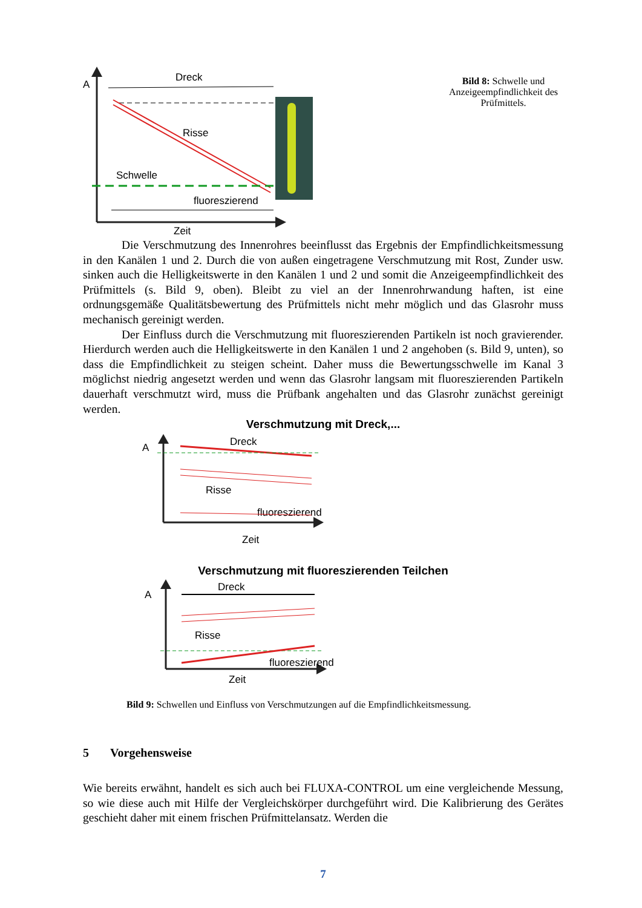A
Dreck
Risse
Schwelle
fluoreszierend
Zeit
Bild 8: Schwelle und Anzeigeempfindlichkeit des Prüfmittels.
Die Verschmutzung des Innenrohres beeinflusst das Ergebnis der Empfindlichkeitsmessung in den Kanälen 1 und 2. Durch die von außen eingetragene Verschmutzung mit Rost, Zunder usw. sinken auch die Helligkeitswerte in den Kanälen 1 und 2 und somit die Anzeigeempfindlichkeit des Prüfmittels (s. Bild 9, oben). Bleibt zu viel an der Innenrohrwandung haften, ist eine ordnungsgemäße Qualitätsbewertung des Prüfmittels nicht mehr möglich und das Glasrohr muss mechanisch gereinigt werden.
Der Einfluss durch die Verschmutzung mit fluoreszierenden Partikeln ist noch gravierender. Hierdurch werden auch die Helligkeitswerte in den Kanälen 1 und 2 angehoben (s. Bild 9, unten), so dass die Empfindlichkeit zu steigen scheint. Daher muss die Bewertungsschwelle im Kanal 3 möglichst niedrig angesetzt werden und wenn das Glasrohr langsam mit fluoreszierenden Partikeln dauerhaft verschmutzt wird, muss die Prüfbank angehalten und das Glasrohr zunächst gereinigt werden.
Verschmutzung mit Dreck,...
A
Dreck
Risse
fluoreszierend
Zeit
Verschmutzung mit fluoreszierenden Teilchen
A
Dreck
Risse
fluoreszierend
Zeit
Bild 9: Schwellen und Einfluss von Verschmutzungen auf die Empfindlichkeitsmessung.
5 Vorgehensweise
Wie bereits erwähnt, handelt es sich auch bei FLUXA-CONTROL um eine vergleichende Messung, so wie diese auch mit Hilfe der Vergleichskörper durchgeführt wird. Die Kalibrierung des Gerätes geschieht daher mit einem frischen Prüfmittelansatz. Werden die
7